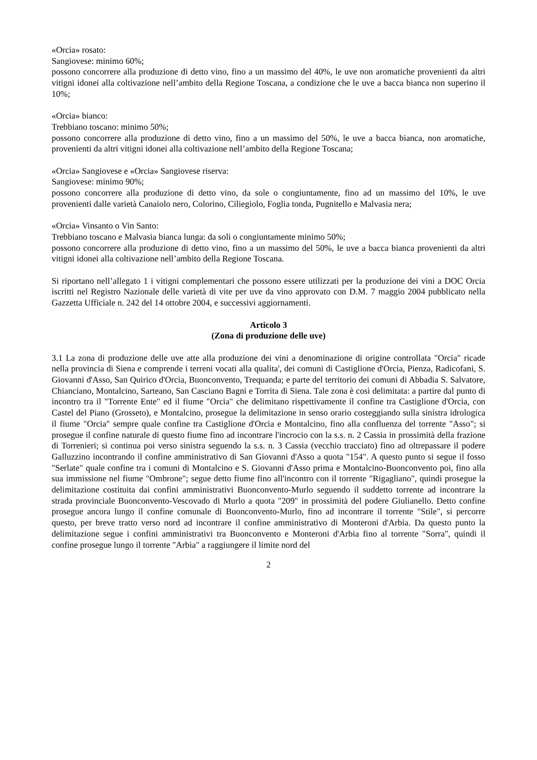«Orcia» rosato:
Sangiovese: minimo 60%;
possono concorrere alla produzione di detto vino, fino a un massimo del 40%, le uve non aromatiche provenienti da altri vitigni idonei alla coltivazione nell’ambito della Regione Toscana, a condizione che le uve a bacca bianca non superino il 10%;
«Orcia» bianco:
Trebbiano toscano: minimo 50%;
possono concorrere alla produzione di detto vino, fino a un massimo del 50%, le uve a bacca bianca, non aromatiche, provenienti da altri vitigni idonei alla coltivazione nell’ambito della Regione Toscana;
«Orcia» Sangiovese e «Orcia» Sangiovese riserva:
Sangiovese: minimo 90%;
possono concorrere alla produzione di detto vino, da sole o congiuntamente, fino ad un massimo del 10%, le uve provenienti dalle varietà Canaiolo nero, Colorino, Ciliegiolo, Foglia tonda, Pugnitello e Malvasia nera;
«Orcia» Vinsanto o Vin Santo:
Trebbiano toscano e Malvasia bianca lunga: da soli o congiuntamente minimo 50%;
possono concorrere alla produzione di detto vino, fino a un massimo del 50%, le uve a bacca bianca provenienti da altri vitigni idonei alla coltivazione nell’ambito della Regione Toscana.
Si riportano nell’allegato 1 i vitigni complementari che possono essere utilizzati per la produzione dei vini a DOC Orcia iscritti nel Registro Nazionale delle varietà di vite per uve da vino approvato con D.M. 7 maggio 2004 pubblicato nella Gazzetta Ufficiale n. 242 del 14 ottobre 2004, e successivi aggiornamenti.
Articolo 3
(Zona di produzione delle uve)
3.1 La zona di produzione delle uve atte alla produzione dei vini a denominazione di origine controllata "Orcia" ricade nella provincia di Siena e comprende i terreni vocati alla qualita', dei comuni di Castiglione d'Orcia, Pienza, Radicofani, S. Giovanni d'Asso, San Quirico d'Orcia, Buonconvento, Trequanda; e parte del territorio dei comuni di Abbadia S. Salvatore, Chianciano, Montalcino, Sarteano, San Casciano Bagni e Torrita di Siena. Tale zona è così delimitata: a partire dal punto di incontro tra il "Torrente Ente" ed il fiume "Orcia" che delimitano rispettivamente il confine tra Castiglione d'Orcia, con Castel del Piano (Grosseto), e Montalcino, prosegue la delimitazione in senso orario costeggiando sulla sinistra idrologica il fiume "Orcia" sempre quale confine tra Castiglione d'Orcia e Montalcino, fino alla confluenza del torrente "Asso"; si prosegue il confine naturale di questo fiume fino ad incontrare l'incrocio con la s.s. n. 2 Cassia in prossimità della frazione di Torrenieri; si continua poi verso sinistra seguendo la s.s. n. 3 Cassia (vecchio tracciato) fino ad oltrepassare il podere Galluzzino incontrando il confine amministrativo di San Giovanni d'Asso a quota "154". A questo punto si segue il fosso "Serlate" quale confine tra i comuni di Montalcino e S. Giovanni d'Asso prima e Montalcino-Buonconvento poi, fino alla sua immissione nel fiume "Ombrone"; segue detto fiume fino all'incontro con il torrente "Rigagliano", quindi prosegue la delimitazione costituita dai confini amministrativi Buonconvento-Murlo seguendo il suddetto torrente ad incontrare la strada provinciale Buonconvento-Vescovado di Murlo a quota "209" in prossimità del podere Giulianello. Detto confine prosegue ancora lungo il confine comunale di Buonconvento-Murlo, fino ad incontrare il torrente "Stile", si percorre questo, per breve tratto verso nord ad incontrare il confine amministrativo di Monteroni d'Arbia. Da questo punto la delimitazione segue i confini amministrativi tra Buonconvento e Monteroni d'Arbia fino al torrente "Sorra", quindi il confine prosegue lungo il torrente "Arbia" a raggiungere il limite nord del
2